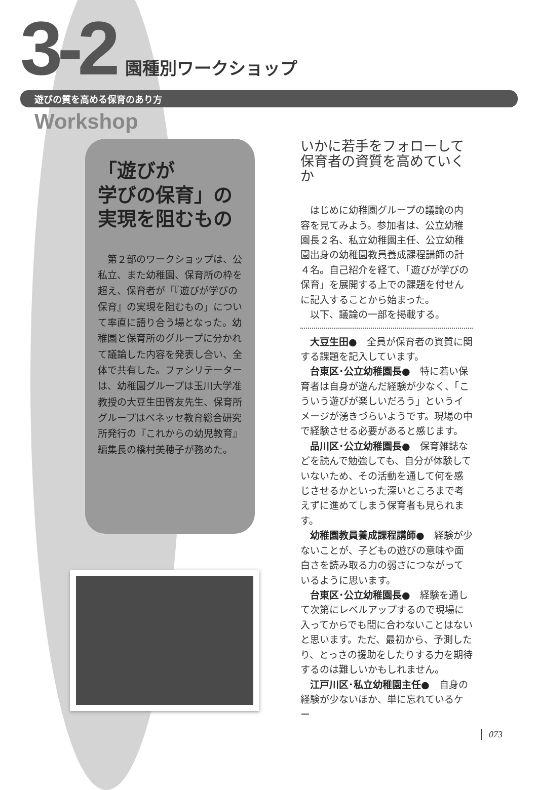3-2 園種別ワークショップ
遊びの質を高める保育のあり方
Workshop
「遊びが
学びの保育」の
実現を阻むもの
第２部のワークショップは、公私立、また幼稚園、保育所の枠を超え、保育者が「『遊びが学びの保育』の実現を阻むもの」について率直に語り合う場となった。幼稚園と保育所のグループに分かれて議論した内容を発表し合い、全体で共有した。ファシリテーターは、幼稚園グループは玉川大学准教授の大豆生田啓友先生、保育所グループはベネッセ教育総合研究所発行の『これからの幼児教育』編集長の橋村美穂子が務めた。
いかに若手をフォローして
保育者の資質を高めていくか
はじめに幼稚園グループの議論の内容を見てみよう。参加者は、公立幼稚園長２名、私立幼稚園主任、公立幼稚園出身の幼稚園教員養成課程講師の計４名。自己紹介を経て、「遊びが学びの保育」を展開する上での課題を付せんに記入することから始まった。
以下、議論の一部を掲載する。
大豆生田●　全員が保育者の資質に関する課題を記入しています。
台東区･公立幼稚園長●　特に若い保育者は自身が遊んだ経験が少なく、「こういう遊びが楽しいだろう」というイメージが湧きづらいようです。現場の中で経験させる必要があると感じます。
品川区･公立幼稚園長●　保育雑誌などを読んで勉強しても、自分が体験していないため、その活動を通して何を感じさせるかといった深いところまで考えずに進めてしまう保育者も見られます。
幼稚園教員養成課程講師●　経験が少ないことが、子どもの遊びの意味や面白さを読み取る力の弱さにつながっているように思います。
台東区･公立幼稚園長●　経験を通して次第にレベルアップするので現場に入ってからでも間に合わないことはないと思います。ただ、最初から、予測したり、とっさの援助をしたりする力を期待するのは難しいかもしれません。
江戸川区･私立幼稚園主任●　自身の経験が少ないほか、単に忘れているケー
073